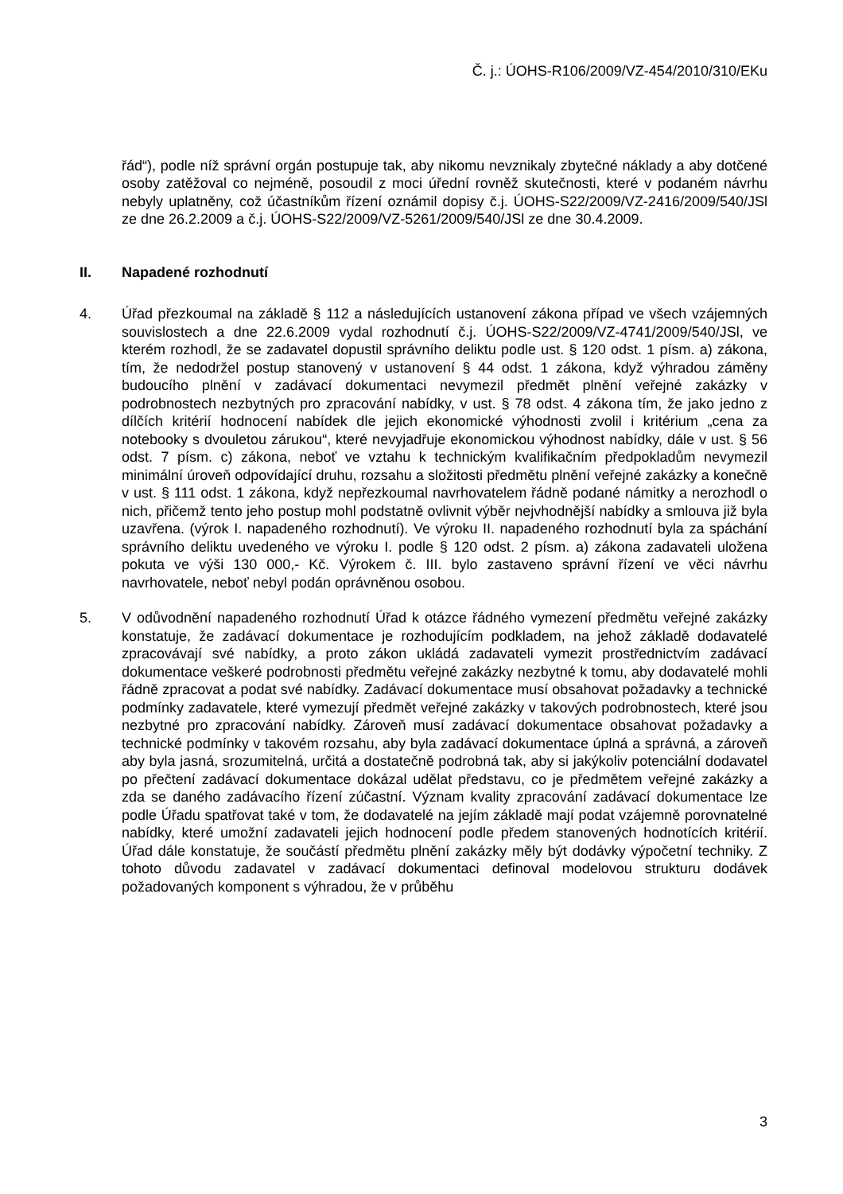Č. j.: ÚOHS-R106/2009/VZ-454/2010/310/EKu
řád“), podle níž správní orgán postupuje tak, aby nikomu nevznikaly zbytečné náklady a aby dotčené osoby zatěžoval co nejméně, posoudil z moci úřední rovněž skutečnosti, které v podaném návrhu nebyly uplatněny, což účastníkům řízení oznámil dopisy č.j. ÚOHS-S22/2009/VZ-2416/2009/540/JSl ze dne 26.2.2009 a č.j. ÚOHS-S22/2009/VZ-5261/2009/540/JSl ze dne 30.4.2009.
II. Napadené rozhodnutí
4. Úřad přezkoumal na základě § 112 a následujících ustanovení zákona případ ve všech vzájemných souvislostech a dne 22.6.2009 vydal rozhodnutí č.j. ÚOHS-S22/2009/VZ-4741/2009/540/JSl, ve kterém rozhodl, že se zadavatel dopustil správního deliktu podle ust. § 120 odst. 1 písm. a) zákona, tím, že nedodržel postup stanovený v ustanovení § 44 odst. 1 zákona, když výhradou záměny budoucího plnění v zadávací dokumentaci nevymezil předmět plnění veřejné zakázky v podrobnostech nezbytných pro zpracování nabídky, v ust. § 78 odst. 4 zákona tím, že jako jedno z dílčích kritérií hodnocení nabídek dle jejich ekonomické výhodnosti zvolil i kritérium „cena za notebooky s dvouletou zárukou“, které nevyjadřuje ekonomickou výhodnost nabídky, dále v ust. § 56 odst. 7 písm. c) zákona, neboť ve vztahu k technickým kvalifikačním předpokladům nevymezil minimální úroveň odpovídající druhu, rozsahu a složitosti předmětu plnění veřejné zakázky a konečně v ust. § 111 odst. 1 zákona, když nepřezkoumal navrhovatelem řádně podané námitky a nerozhodl o nich, přičemž tento jeho postup mohl podstatně ovlivnit výběr nejvhodnější nabídky a smlouva již byla uzavřena. (výrok I. napadeného rozhodnutí). Ve výroku II. napadeného rozhodnutí byla za spáchání správního deliktu uvedeného ve výroku I. podle § 120 odst. 2 písm. a) zákona zadavateli uložena pokuta ve výši 130 000,- Kč. Výrokem č. III. bylo zastaveno správní řízení ve věci návrhu navrhovatele, neboť nebyl podán oprávněnou osobou.
5. V odůvodnění napadeného rozhodnutí Úřad k otázce řádného vymezení předmětu veřejné zakázky konstatuje, že zadávací dokumentace je rozhodujícím podkladem, na jehož základě dodavatelé zpracovávají své nabídky, a proto zákon ukládá zadavateli vymezit prostřednictvím zadávací dokumentace veškeré podrobnosti předmětu veřejné zakázky nezbytné k tomu, aby dodavatelé mohli řádně zpracovat a podat své nabídky. Zadávací dokumentace musí obsahovat požadavky a technické podmínky zadavatele, které vymezují předmět veřejné zakázky v takových podrobnostech, které jsou nezbytné pro zpracování nabídky. Zároveň musí zadávací dokumentace obsahovat požadavky a technické podmínky v takovém rozsahu, aby byla zadávací dokumentace úplná a správná, a zároveň aby byla jasná, srozumitelná, určitá a dostatečně podrobná tak, aby si jakýkoliv potenciální dodavatel po přečtení zadávací dokumentace dokázal udělat představu, co je předmětem veřejné zakázky a zda se daného zadávacího řízení zúčastní. Význam kvality zpracování zadávací dokumentace lze podle Úřadu spatřovat také v tom, že dodavatelé na jejím základě mají podat vzájemně porovnatelné nabídky, které umožní zadavateli jejich hodnocení podle předem stanovených hodnotících kritérií. Úřad dále konstatuje, že součástí předmětu plnění zakázky měly být dodávky výpočetní techniky. Z tohoto důvodu zadavatel v zadávací dokumentaci definoval modelovou strukturu dodávek požadovaných komponent s výhradou, že v průběhu
3